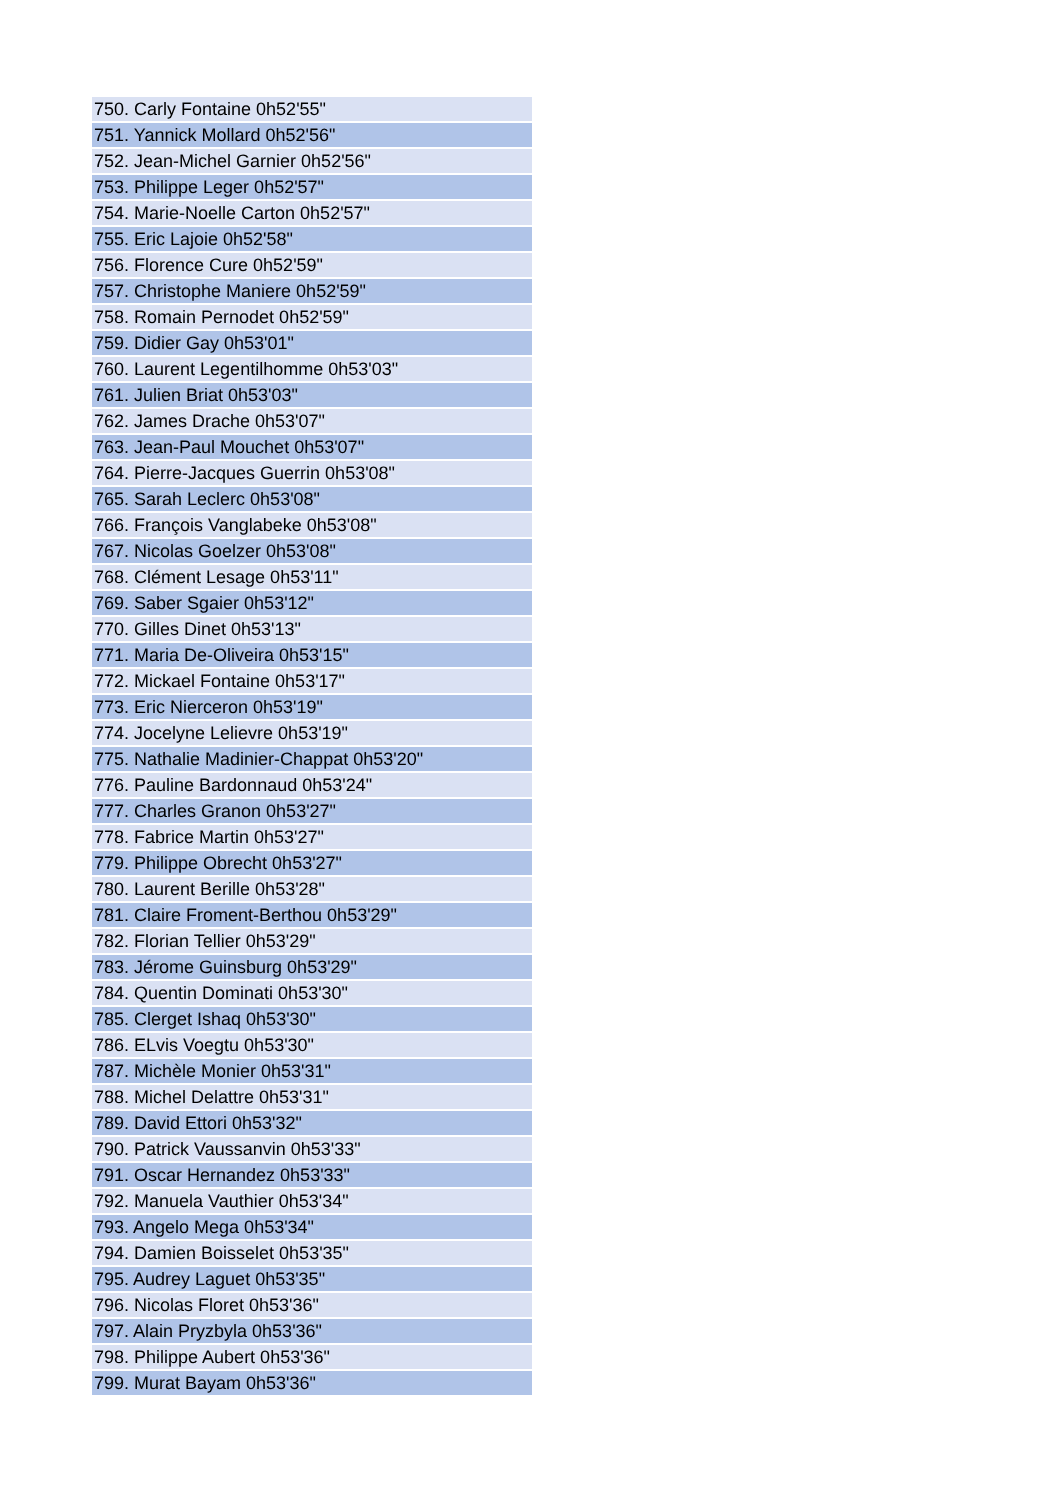| 750. Carly Fontaine 0h52'55" |
| 751. Yannick Mollard 0h52'56" |
| 752. Jean-Michel Garnier 0h52'56" |
| 753. Philippe Leger 0h52'57" |
| 754. Marie-Noelle Carton 0h52'57" |
| 755. Eric Lajoie 0h52'58" |
| 756. Florence Cure 0h52'59" |
| 757. Christophe Maniere 0h52'59" |
| 758. Romain Pernodet 0h52'59" |
| 759. Didier Gay 0h53'01" |
| 760. Laurent Legentilhomme 0h53'03" |
| 761. Julien Briat 0h53'03" |
| 762. James Drache 0h53'07" |
| 763. Jean-Paul Mouchet 0h53'07" |
| 764. Pierre-Jacques Guerrin 0h53'08" |
| 765. Sarah Leclerc 0h53'08" |
| 766. François Vanglabeke 0h53'08" |
| 767. Nicolas Goelzer 0h53'08" |
| 768. Clément Lesage 0h53'11" |
| 769. Saber Sgaier 0h53'12" |
| 770. Gilles Dinet 0h53'13" |
| 771. Maria De-Oliveira 0h53'15" |
| 772. Mickael Fontaine 0h53'17" |
| 773. Eric Nierceron 0h53'19" |
| 774. Jocelyne Lelievre 0h53'19" |
| 775. Nathalie Madinier-Chappat 0h53'20" |
| 776. Pauline Bardonnaud 0h53'24" |
| 777. Charles Granon 0h53'27" |
| 778. Fabrice Martin 0h53'27" |
| 779. Philippe Obrecht 0h53'27" |
| 780. Laurent Berille 0h53'28" |
| 781. Claire Froment-Berthou 0h53'29" |
| 782. Florian Tellier 0h53'29" |
| 783. Jérome Guinsburg 0h53'29" |
| 784. Quentin Dominati 0h53'30" |
| 785. Clerget Ishaq 0h53'30" |
| 786. ELvis Voegtu 0h53'30" |
| 787. Michèle Monier 0h53'31" |
| 788. Michel Delattre 0h53'31" |
| 789. David Ettori 0h53'32" |
| 790. Patrick Vaussanvin 0h53'33" |
| 791. Oscar Hernandez 0h53'33" |
| 792. Manuela Vauthier 0h53'34" |
| 793. Angelo Mega 0h53'34" |
| 794. Damien Boisselet 0h53'35" |
| 795. Audrey Laguet 0h53'35" |
| 796. Nicolas Floret 0h53'36" |
| 797. Alain Pryzbyla 0h53'36" |
| 798. Philippe Aubert 0h53'36" |
| 799. Murat Bayam 0h53'36" |